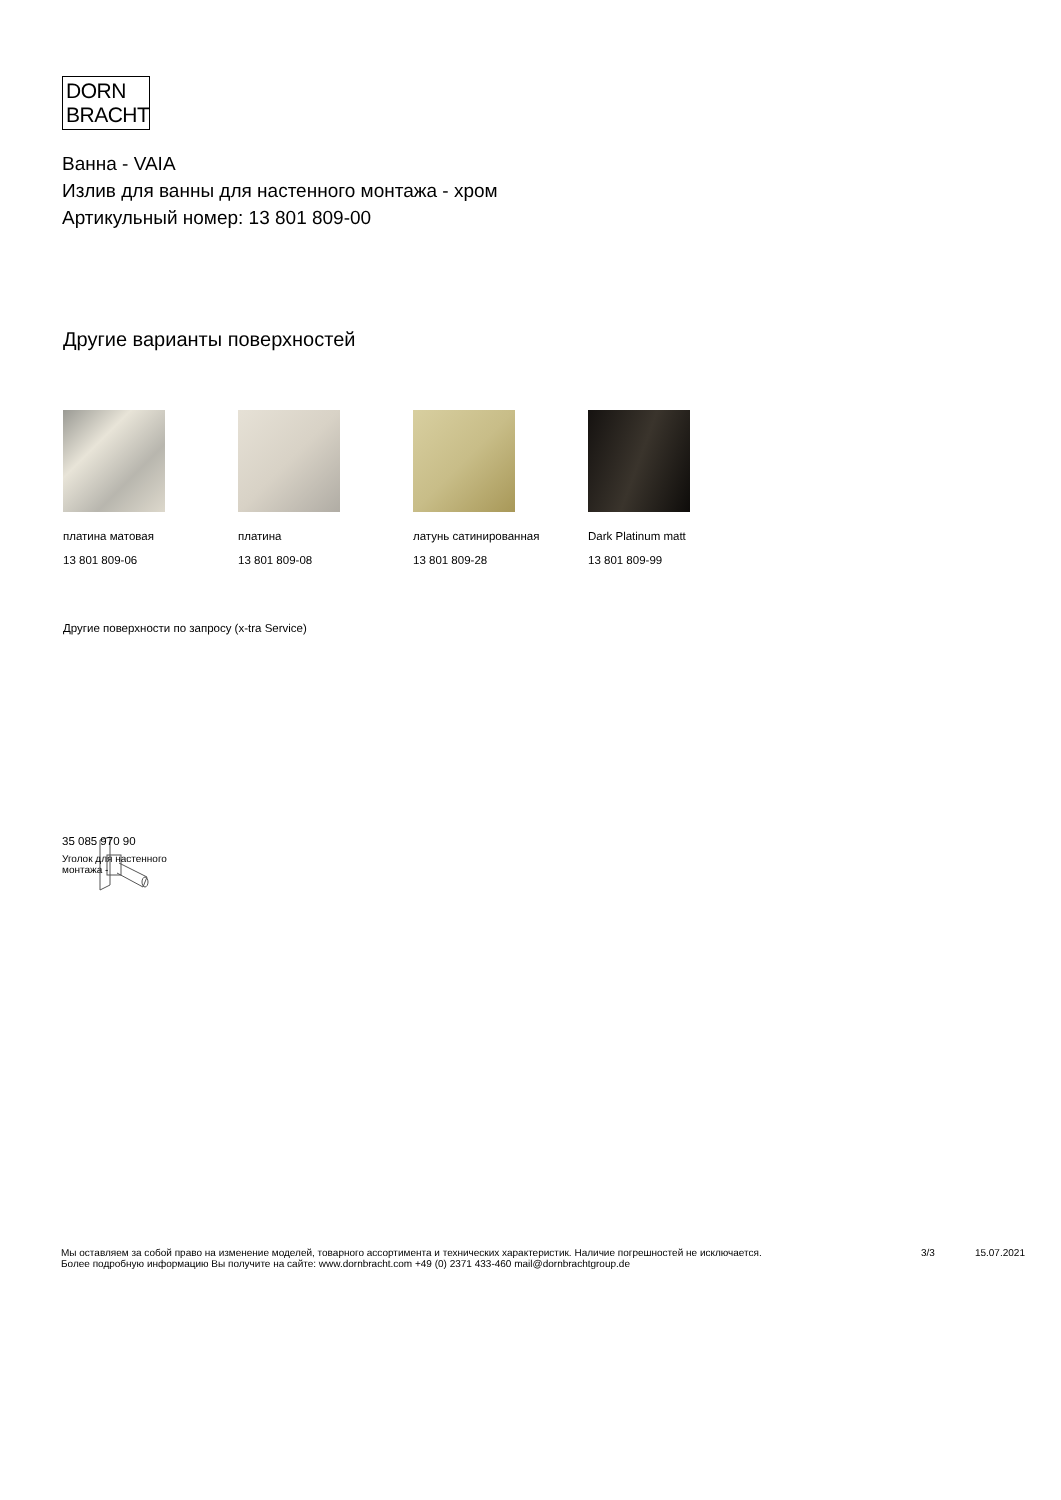DORN
BRACHT
Ванна - VAIA
Излив для ванны для настенного монтажа - хром
Артикульный номер: 13 801 809-00
Другие варианты поверхностей
платина матовая
13 801 809-06
платина
13 801 809-08
латунь сатинированная
13 801 809-28
Dark Platinum matt
13 801 809-99
Другие поверхности по запросу (x-tra Service)
35 085 970 90
Уголок для настенного
монтажа -
Мы оставляем за собой право на изменение моделей, товарного ассортимента и технических характеристик. Наличие погрешностей не исключается.
Более подробную информацию Вы получите на сайте: www.dornbracht.com +49 (0) 2371 433-460 mail@dornbrachtgroup.de
3/3 15.07.2021